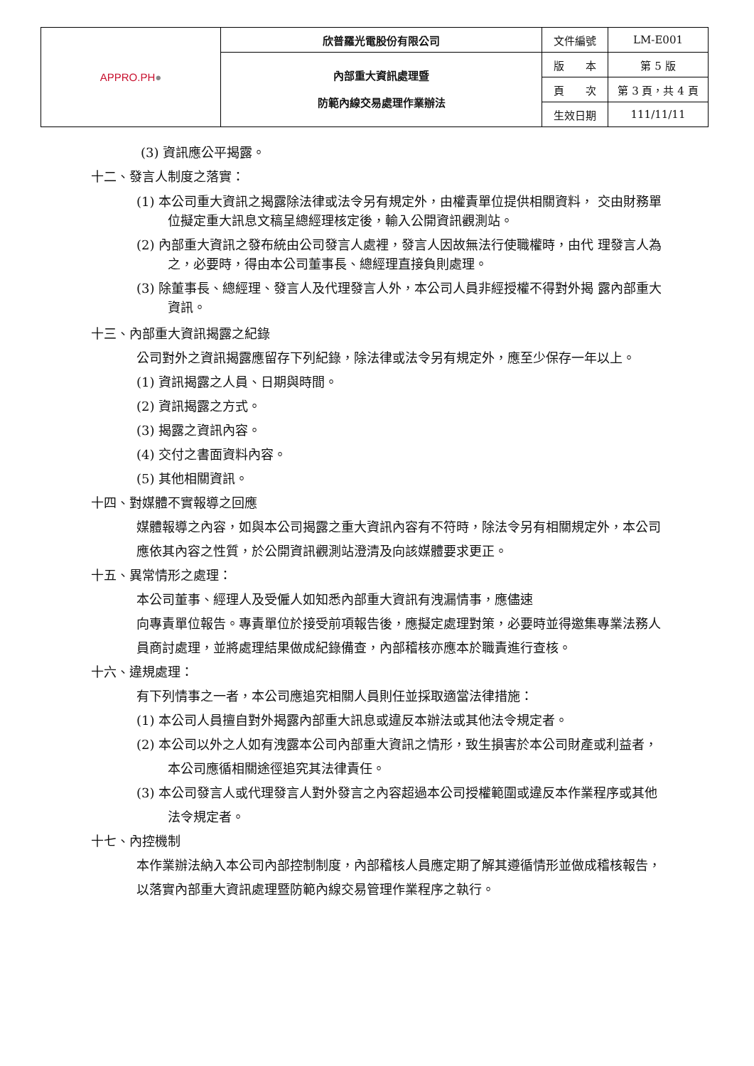| APPRO.PH ● | 欣普羅光電股份有限公司 | 文件編號 | LM-E001 |
| | 內部重大資訊處理暨 防範內線交易處理作業辦法 | 版 本 | 第 5 版 |
| | | 頁 次 | 第 3 頁，共 4 頁 |
| | | 生效日期 | 111/11/11 |
(3) 資訊應公平揭露。
十二、發言人制度之落實：
(1) 本公司重大資訊之揭露除法律或法令另有規定外，由權責單位提供相關資料， 交由財務單位擬定重大訊息文稿呈總經理核定後，輸入公開資訊觀測站。
(2) 內部重大資訊之發布統由公司發言人處裡，發言人因故無法行使職權時，由代 理發言人為之，必要時，得由本公司董事長、總經理直接負則處理。
(3) 除董事長、總經理、發言人及代理發言人外，本公司人員非經授權不得對外揭 露內部重大資訊。
十三、內部重大資訊揭露之紀錄
公司對外之資訊揭露應留存下列紀錄，除法律或法令另有規定外，應至少保存一年以上。
(1) 資訊揭露之人員、日期與時間。
(2) 資訊揭露之方式。
(3) 揭露之資訊內容。
(4) 交付之書面資料內容。
(5) 其他相關資訊。
十四、對媒體不實報導之回應
媒體報導之內容，如與本公司揭露之重大資訊內容有不符時，除法令另有相關規定外，本公司應依其內容之性質，於公開資訊觀測站澄清及向該媒體要求更正。
十五、異常情形之處理：
本公司董事、經理人及受僱人如知悉內部重大資訊有洩漏情事，應儘速
向專責單位報告。專責單位於接受前項報告後，應擬定處理對策，必要時並得邀集專業法務人員商討處理，並將處理結果做成紀錄備查，內部稽核亦應本於職責進行查核。
十六、違規處理：
有下列情事之一者，本公司應追究相關人員則任並採取適當法律措施：
(1) 本公司人員擅自對外揭露內部重大訊息或違反本辦法或其他法令規定者。
(2) 本公司以外之人如有洩露本公司內部重大資訊之情形，致生損害於本公司財產或利益者，本公司應循相關途徑追究其法律責任。
(3) 本公司發言人或代理發言人對外發言之內容超過本公司授權範圍或違反本作業程序或其他法令規定者。
十七、內控機制
本作業辦法納入本公司內部控制制度，內部稽核人員應定期了解其遵循情形並做成稽核報告，以落實內部重大資訊處理暨防範內線交易管理作業程序之執行。